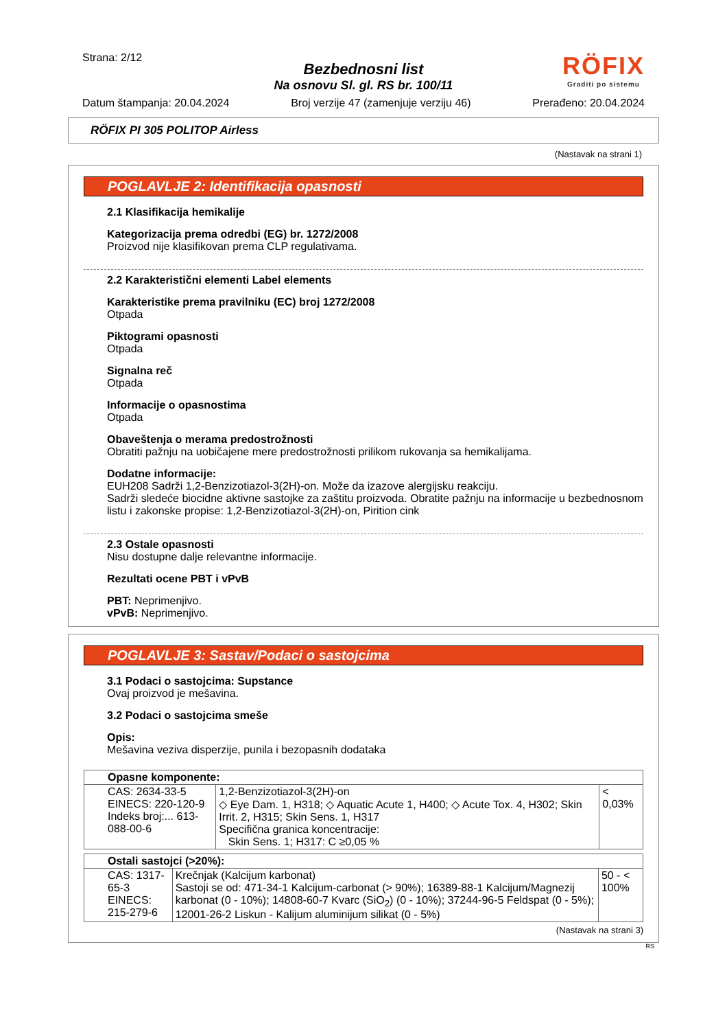Strana: 2/12
RÖFIX
Graditi po sistemu
Bezbednosni list
Na osnovu Sl. gl. RS br. 100/11
Datum štampanja: 20.04.2024 Broj verzije 47 (zamenjuje verziju 46) Prerađeno: 20.04.2024
RÖFIX PI 305 POLITOP Airless
(Nastavak na strani 1)
POGLAVLJE 2: Identifikacija opasnosti
2.1 Klasifikacija hemikalije
Kategorizacija prema odredbi (EG) br. 1272/2008
Proizvod nije klasifikovan prema CLP regulativama.
2.2 Karakteristični elementi Label elements
Karakteristike prema pravilniku (EC) broj 1272/2008
Otpada
Piktogrami opasnosti
Otpada
Signalna reč
Otpada
Informacije o opasnostima
Otpada
Obaveštenja o merama predostrožnosti
Obratiti pažnju na uobičajene mere predostrožnosti prilikom rukovanja sa hemikalijama.
Dodatne informacije:
EUH208 Sadrži 1,2-Benzizotiazol-3(2H)-on. Može da izazove alergijsku reakciju.
Sadrži sledeće biocidne aktivne sastojke za zaštitu proizvoda. Obratite pažnju na informacije u bezbednosnom listu i zakonske propise: 1,2-Benzizotiazol-3(2H)-on, Pirition cink
2.3 Ostale opasnosti
Nisu dostupne dalje relevantne informacije.
Rezultati ocene PBT i vPvB
PBT: Neprimenjivo.
vPvB: Neprimenjivo.
POGLAVLJE 3: Sastav/Podaci o sastojcima
3.1 Podaci o sastojcima: Supstance
Ovaj proizvod je mešavina.
3.2 Podaci o sastojcima smeše
Opis:
Mešavina veziva disperzije, punila i bezopasnih dodataka
| Opasne komponente: | | |
| CAS: 2634-33-5 EINECS: 220-120-9 Indeks broj:... 613-088-00-6 | 1,2-Benzizotiazol-3(2H)-on ◇ Eye Dam. 1, H318; ◇ Aquatic Acute 1, H400; ◇ Acute Tox. 4, H302; Skin Irrit. 2, H315; Skin Sens. 1, H317 Specifična granica koncentracije: Skin Sens. 1; H317: C ≥0,05 % | < 0,03% |
| Ostali sastojci (>20%): | | |
| CAS: 1317-65-3 EINECS: 215-279-6 | Krečnjak (Kalcijum karbonat) Sastoji se od: 471-34-1 Kalcijum-carbonat (> 90%); 16389-88-1 Kalcijum/Magnezij karbonat (0 - 10%); 14808-60-7 Kvarc (SiO<sub>2</sub>) (0 - 10%); 37244-96-5 Feldspat (0 - 5%); 12001-26-2 Liskun - Kalijum aluminijum silikat (0 - 5%) | 50 - < 100% |
(Nastavak na strani 3)
RS